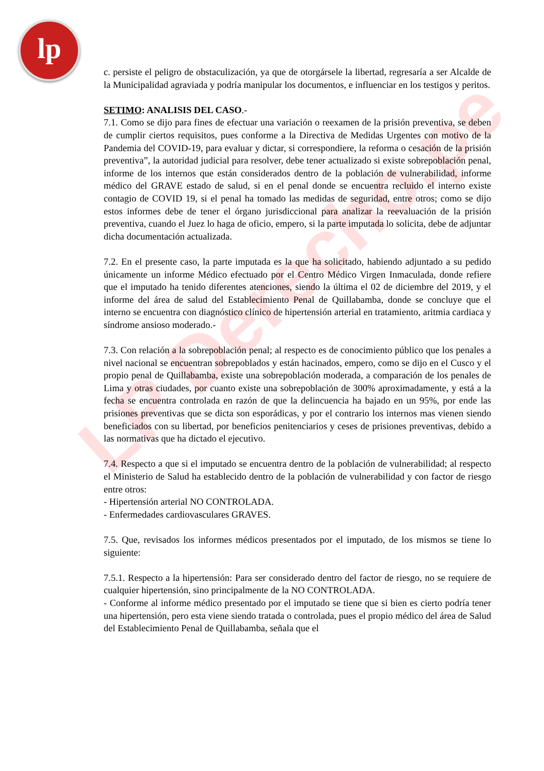lp
LP Derecho.pe
c. persiste el peligro de obstaculización, ya que de otorgársele la libertad, regresaría a ser Alcalde de la Municipalidad agraviada y podría manipular los documentos, e influenciar en los testigos y peritos.
SETIMO: ANALISIS DEL CASO.-
7.1. Como se dijo para fines de efectuar una variación o reexamen de la prisión preventiva, se deben de cumplir ciertos requisitos, pues conforme a la Directiva de Medidas Urgentes con motivo de la Pandemia del COVID-19, para evaluar y dictar, si correspondiere, la reforma o cesación de la prisión preventiva”, la autoridad judicial para resolver, debe tener actualizado si existe sobrepoblación penal, informe de los internos que están considerados dentro de la población de vulnerabilidad, informe médico del GRAVE estado de salud, si en el penal donde se encuentra recluido el interno existe contagio de COVID 19, si el penal ha tomado las medidas de seguridad, entre otros; como se dijo estos informes debe de tener el órgano jurisdiccional para analizar la reevaluación de la prisión preventiva, cuando el Juez lo haga de oficio, empero, si la parte imputada lo solicita, debe de adjuntar dicha documentación actualizada.
7.2. En el presente caso, la parte imputada es la que ha solicitado, habiendo adjuntado a su pedido únicamente un informe Médico efectuado por el Centro Médico Virgen Inmaculada, donde refiere que el imputado ha tenido diferentes atenciones, siendo la última el 02 de diciembre del 2019, y el informe del área de salud del Establecimiento Penal de Quillabamba, donde se concluye que el interno se encuentra con diagnóstico clínico de hipertensión arterial en tratamiento, aritmia cardiaca y síndrome ansioso moderado.-
7.3. Con relación a la sobrepoblación penal; al respecto es de conocimiento público que los penales a nivel nacional se encuentran sobrepoblados y están hacinados, empero, como se dijo en el Cusco y el propio penal de Quillabamba, existe una sobrepoblación moderada, a comparación de los penales de Lima y otras ciudades, por cuanto existe una sobrepoblación de 300% aproximadamente, y está a la fecha se encuentra controlada en razón de que la delincuencia ha bajado en un 95%, por ende las prisiones preventivas que se dicta son esporádicas, y por el contrario los internos mas vienen siendo beneficiados con su libertad, por beneficios penitenciarios y ceses de prisiones preventivas, debido a las normativas que ha dictado el ejecutivo.
7.4. Respecto a que si el imputado se encuentra dentro de la población de vulnerabilidad; al respecto el Ministerio de Salud ha establecido dentro de la población de vulnerabilidad y con factor de riesgo entre otros:
- Hipertensión arterial NO CONTROLADA.
- Enfermedades cardiovasculares GRAVES.
7.5. Que, revisados los informes médicos presentados por el imputado, de los mismos se tiene lo siguiente:
7.5.1. Respecto a la hipertensión: Para ser considerado dentro del factor de riesgo, no se requiere de cualquier hipertensión, sino principalmente de la NO CONTROLADA.
- Conforme al informe médico presentado por el imputado se tiene que si bien es cierto podría tener una hipertensión, pero esta viene siendo tratada o controlada, pues el propio médico del área de Salud del Establecimiento Penal de Quillabamba, señala que el